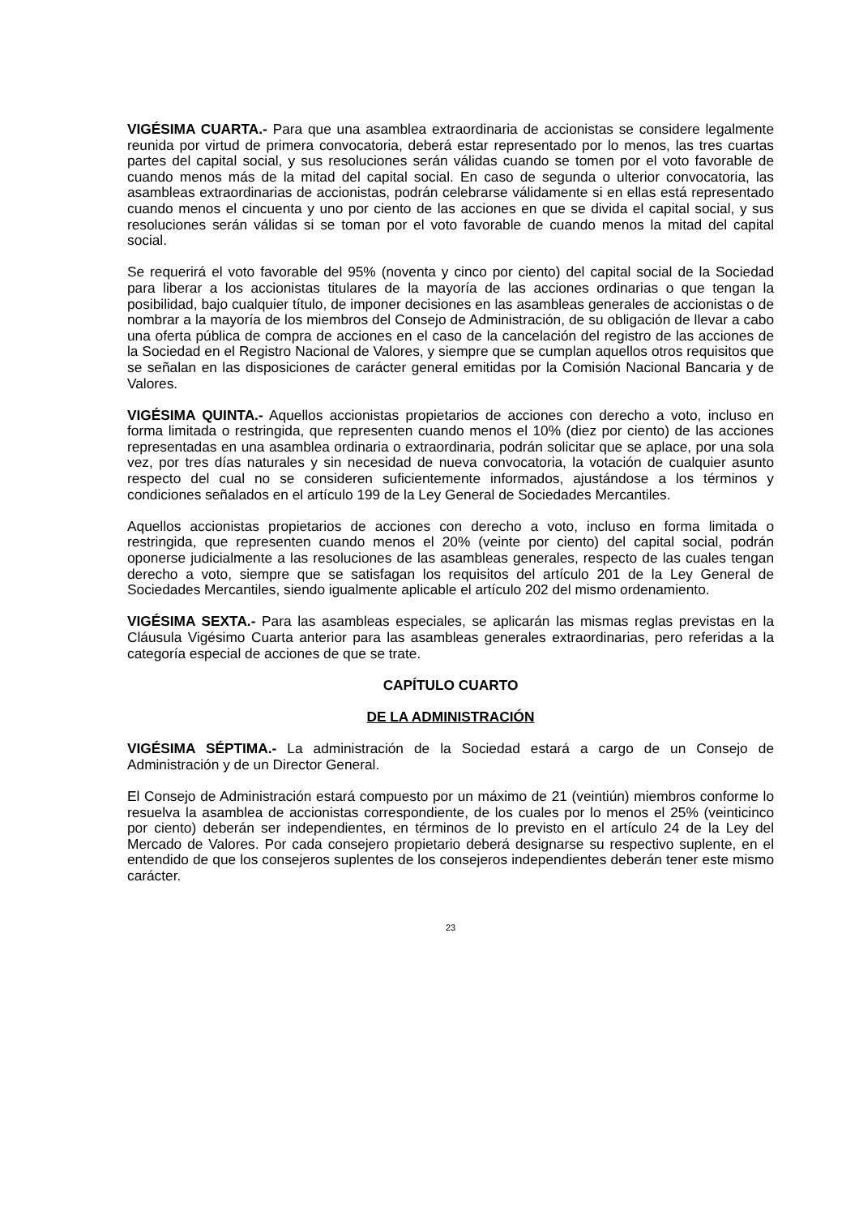VIGÉSIMA CUARTA.- Para que una asamblea extraordinaria de accionistas se considere legalmente reunida por virtud de primera convocatoria, deberá estar representado por lo menos, las tres cuartas partes del capital social, y sus resoluciones serán válidas cuando se tomen por el voto favorable de cuando menos más de la mitad del capital social. En caso de segunda o ulterior convocatoria, las asambleas extraordinarias de accionistas, podrán celebrarse válidamente si en ellas está representado cuando menos el cincuenta y uno por ciento de las acciones en que se divida el capital social, y sus resoluciones serán válidas si se toman por el voto favorable de cuando menos la mitad del capital social.
Se requerirá el voto favorable del 95% (noventa y cinco por ciento) del capital social de la Sociedad para liberar a los accionistas titulares de la mayoría de las acciones ordinarias o que tengan la posibilidad, bajo cualquier título, de imponer decisiones en las asambleas generales de accionistas o de nombrar a la mayoría de los miembros del Consejo de Administración, de su obligación de llevar a cabo una oferta pública de compra de acciones en el caso de la cancelación del registro de las acciones de la Sociedad en el Registro Nacional de Valores, y siempre que se cumplan aquellos otros requisitos que se señalan en las disposiciones de carácter general emitidas por la Comisión Nacional Bancaria y de Valores.
VIGÉSIMA QUINTA.- Aquellos accionistas propietarios de acciones con derecho a voto, incluso en forma limitada o restringida, que representen cuando menos el 10% (diez por ciento) de las acciones representadas en una asamblea ordinaria o extraordinaria, podrán solicitar que se aplace, por una sola vez, por tres días naturales y sin necesidad de nueva convocatoria, la votación de cualquier asunto respecto del cual no se consideren suficientemente informados, ajustándose a los términos y condiciones señalados en el artículo 199 de la Ley General de Sociedades Mercantiles.
Aquellos accionistas propietarios de acciones con derecho a voto, incluso en forma limitada o restringida, que representen cuando menos el 20% (veinte por ciento) del capital social, podrán oponerse judicialmente a las resoluciones de las asambleas generales, respecto de las cuales tengan derecho a voto, siempre que se satisfagan los requisitos del artículo 201 de la Ley General de Sociedades Mercantiles, siendo igualmente aplicable el artículo 202 del mismo ordenamiento.
VIGÉSIMA SEXTA.- Para las asambleas especiales, se aplicarán las mismas reglas previstas en la Cláusula Vigésimo Cuarta anterior para las asambleas generales extraordinarias, pero referidas a la categoría especial de acciones de que se trate.
CAPÍTULO CUARTO
DE LA ADMINISTRACIÓN
VIGÉSIMA SÉPTIMA.- La administración de la Sociedad estará a cargo de un Consejo de Administración y de un Director General.
El Consejo de Administración estará compuesto por un máximo de 21 (veintiún) miembros conforme lo resuelva la asamblea de accionistas correspondiente, de los cuales por lo menos el 25% (veinticinco por ciento) deberán ser independientes, en términos de lo previsto en el artículo 24 de la Ley del Mercado de Valores. Por cada consejero propietario deberá designarse su respectivo suplente, en el entendido de que los consejeros suplentes de los consejeros independientes deberán tener este mismo carácter.
23